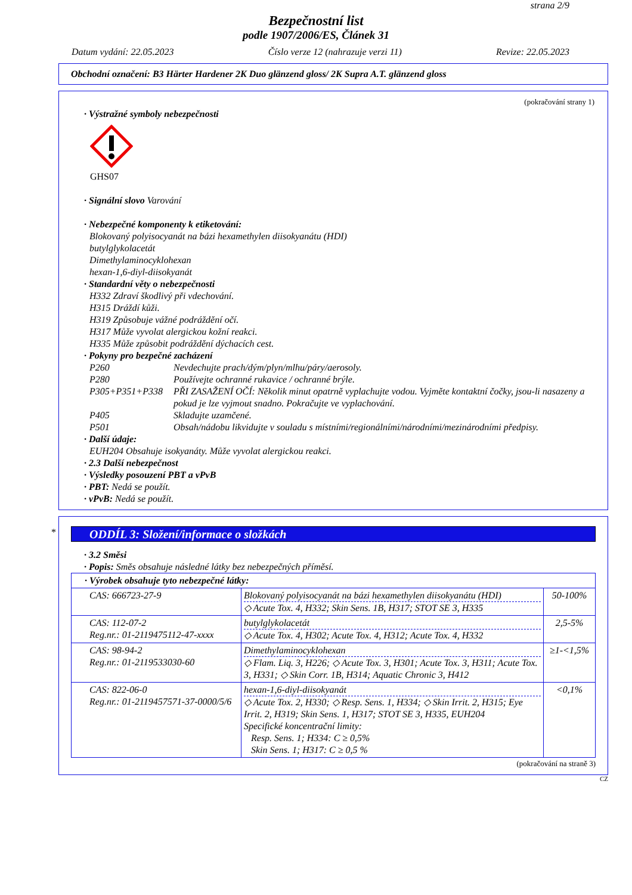strana 2/9
Bezpečnostní list
podle 1907/2006/ES, Článek 31
Datum vydání: 22.05.2023 Číslo verze 12 (nahrazuje verzi 11) Revize: 22.05.2023
Obchodní označení: B3 Härter Hardener 2K Duo glänzend gloss/ 2K Supra A.T. glänzend gloss
(pokračování strany 1)
· Výstražné symboly nebezpečnosti
GHS07
· Signální slovo Varování
· Nebezpečné komponenty k etiketování:
Blokovaný polyisocyanát na bázi hexamethylen diisokyanátu (HDI)
butylglykolacetát
Dimethylaminocyklohexan
hexan-1,6-diyl-diisokyanát
· Standardní věty o nebezpečnosti
H332 Zdraví škodlivý při vdechování.
H315 Dráždí kůži.
H319 Způsobuje vážné podráždění očí.
H317 Může vyvolat alergickou kožní reakci.
H335 Může způsobit podráždění dýchacích cest.
· Pokyny pro bezpečné zacházení
P260 Nevdechujte prach/dým/plyn/mlhu/páry/aerosoly.
P280 Používejte ochranné rukavice / ochranné brýle.
P305+P351+P338 PŘI ZASAŽENÍ OČÍ: Několik minut opatrně vyplachujte vodou. Vyjměte kontaktní čočky, jsou-li nasazeny a pokud je lze vyjmout snadno. Pokračujte ve vyplachování.
P405 Skladujte uzamčené.
P501 Obsah/nádobu likvidujte v souladu s místními/regionálními/národními/mezinárodními předpisy.
· Další údaje:
EUH204 Obsahuje isokyanáty. Může vyvolat alergickou reakci.
· 2.3 Další nebezpečnost
· Výsledky posouzení PBT a vPvB
· PBT: Nedá se použít.
· vPvB: Nedá se použít.
*
ODDÍL 3: Složení/informace o složkách
· 3.2 Směsi
· Popis: Směs obsahuje následné látky bez nebezpečných příměsí.
| · Výrobek obsahuje tyto nebezpečné látky: | | |
| CAS: 666723-27-9 | Blokovaný polyisocyanát na bázi hexamethylen diisokyanátu (HDI) ◇ Acute Tox. 4, H332; Skin Sens. 1B, H317; STOT SE 3, H335 | 50-100% |
| CAS: 112-07-2 Reg.nr.: 01-2119475112-47-xxxx | butylglykolacetát ◇ Acute Tox. 4, H302; Acute Tox. 4, H312; Acute Tox. 4, H332 | 2,5-5% |
| CAS: 98-94-2 Reg.nr.: 01-2119533030-60 | Dimethylaminocyklohexan ◇ Flam. Liq. 3, H226; ◇ Acute Tox. 3, H301; Acute Tox. 3, H311; Acute Tox. 3, H331; ◇ Skin Corr. 1B, H314; Aquatic Chronic 3, H412 | ≥1-<1,5% |
| CAS: 822-06-0 Reg.nr.: 01-2119457571-37-0000/5/6 | hexan-1,6-diyl-diisokyanát ◇ Acute Tox. 2, H330; ◇ Resp. Sens. 1, H334; ◇ Skin Irrit. 2, H315; Eye Irrit. 2, H319; Skin Sens. 1, H317; STOT SE 3, H335, EUH204 Specifické koncentrační limity: Resp. Sens. 1; H334: C ≥ 0,5% Skin Sens. 1; H317: C ≥ 0,5 % | <0,1% |
(pokračování na straně 3)
CZ